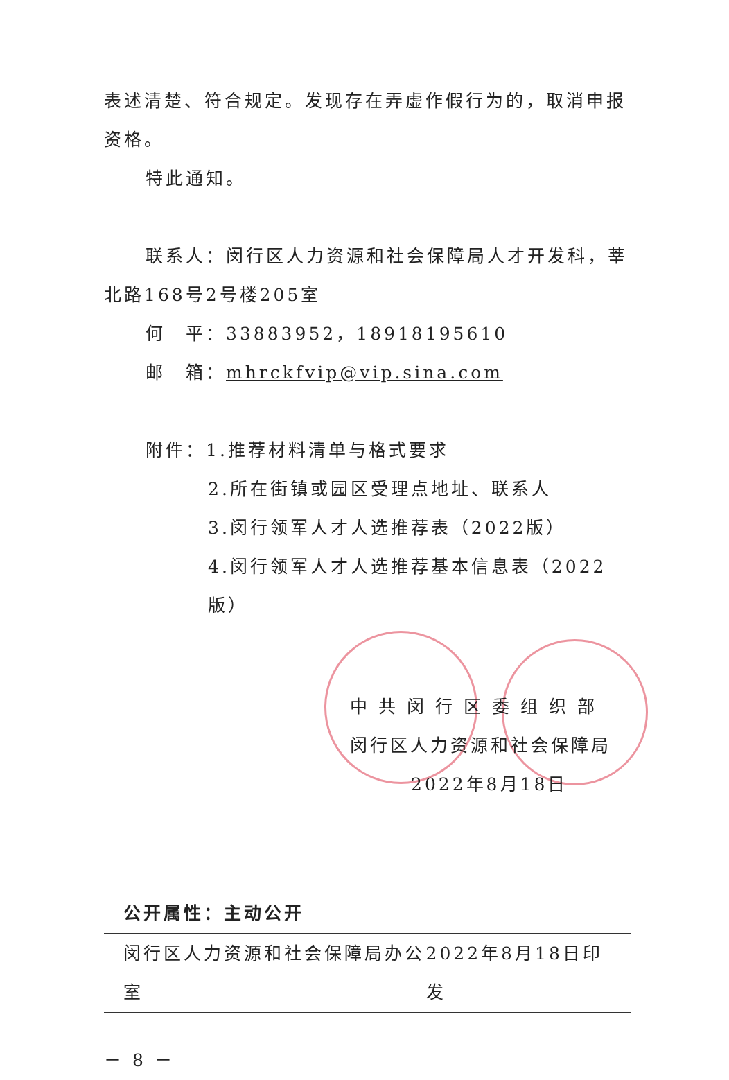表述清楚、符合规定。发现存在弄虚作假行为的，取消申报资格。
特此通知。
联系人：闵行区人力资源和社会保障局人才开发科，莘北路168号2号楼205室
何　平：33883952，18918195610
邮　箱：mhrckfvip@vip.sina.com
附件：1.推荐材料清单与格式要求
2.所在街镇或园区受理点地址、联系人
3.闵行领军人才人选推荐表（2022版）
4.闵行领军人才人选推荐基本信息表（2022版）
中 共 闵 行 区 委 组 织 部
闵行区人力资源和社会保障局
2022年8月18日
公开属性：主动公开
闵行区人力资源和社会保障局办公室 2022年8月18日印发
－ 8 －